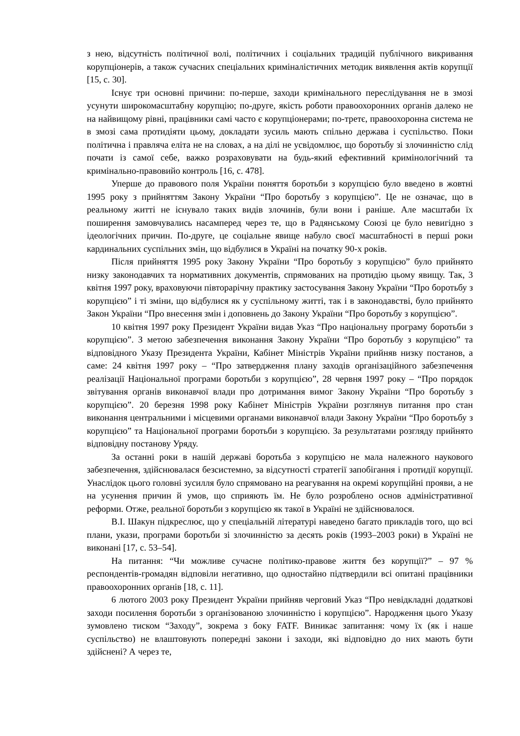з нею, відсутність політичної волі, політичних і соціальних традицій публічного викривання корупціонерів, а також сучасних спеціальних криміналістичних методик виявлення актів корупції [15, с. 30].
Існує три основні причини: по-перше, заходи кримінального переслідування не в змозі усунути широкомасштабну корупцію; по-друге, якість роботи правоохоронних органів далеко не на найвищому рівні, працівники самі часто є корупціонерами; по-третє, правоохоронна система не в змозі сама протидіяти цьому, докладати зусиль мають спільно держава і суспільство. Поки політична і правляча еліта не на словах, а на ділі не усвідомлює, що боротьбу зі злочинністю слід почати із самої себе, важко розраховувати на будь-який ефективний кримінологічний та кримінально-правовийо контроль [16, с. 478].
Уперше до правового поля України поняття боротьби з корупцією було введено в жовтні 1995 року з прийняттям Закону України “Про боротьбу з корупцією”. Це не означає, що в реальному житті не існувало таких видів злочинів, були вони і раніше. Але масштаби їх поширення замовчувались насамперед через те, що в Радянському Союзі це було невигідно з ідеологічних причин. По-друге, це соціальне явище набуло своєї масштабності в перші роки кардинальних суспільних змін, що відбулися в Україні на початку 90-х років.
Після прийняття 1995 року Закону України “Про боротьбу з корупцією” було прийнято низку законодавчих та нормативних документів, спрямованих на протидію цьому явищу. Так, 3 квітня 1997 року, враховуючи півторарічну практику застосування Закону України “Про боротьбу з корупцією” і ті зміни, що відбулися як у суспільному житті, так і в законодавстві, було прийнято Закон України “Про внесення змін і доповнень до Закону України “Про боротьбу з корупцією”.
10 квітня 1997 року Президент України видав Указ “Про національну програму боротьби з корупцією”. З метою забезпечення виконання Закону України “Про боротьбу з корупцією” та відповідного Указу Президента України, Кабінет Міністрів України прийняв низку постанов, а саме: 24 квітня 1997 року – “Про затвердження плану заходів організаційного забезпечення реалізації Національної програми боротьби з корупцією”, 28 червня 1997 року – “Про порядок звітування органів виконавчої влади про дотримання вимог Закону України “Про боротьбу з корупцією”. 20 березня 1998 року Кабінет Міністрів України розглянув питання про стан виконання центральними і місцевими органами виконавчої влади Закону України “Про боротьбу з корупцією” та Національної програми боротьби з корупцією. За результатами розгляду прийнято відповідну постанову Уряду.
За останні роки в нашій державі боротьба з корупцією не мала належного наукового забезпечення, здійснювалася безсистемно, за відсутності стратегії запобігання і протидії корупції. Унаслідок цього головні зусилля було спрямовано на реагування на окремі корупційні прояви, а не на усунення причин й умов, що сприяють їм. Не було розроблено основ адміністративної реформи. Отже, реальної боротьби з корупцією як такої в Україні не здійснювалося.
В.І. Шакун підкреслює, що у спеціальній літературі наведено багато прикладів того, що всі плани, укази, програми боротьби зі злочинністю за десять років (1993–2003 роки) в Україні не виконані [17, с. 53–54].
На питання: “Чи можливе сучасне політико-правове життя без корупції?” – 97 % респондентів-громадян відповіли негативно, що одностайно підтвердили всі опитані працівники правоохоронних органів [18, с. 11].
6 лютого 2003 року Президент України прийняв черговий Указ “Про невідкладні додаткові заходи посилення боротьби з організованою злочинністю і корупцією”. Народження цього Указу зумовлено тиском “Заходу”, зокрема з боку FATF. Виникає запитання: чому їх (як і наше суспільство) не влаштовують попередні закони і заходи, які відповідно до них мають бути здійснені? А через те,